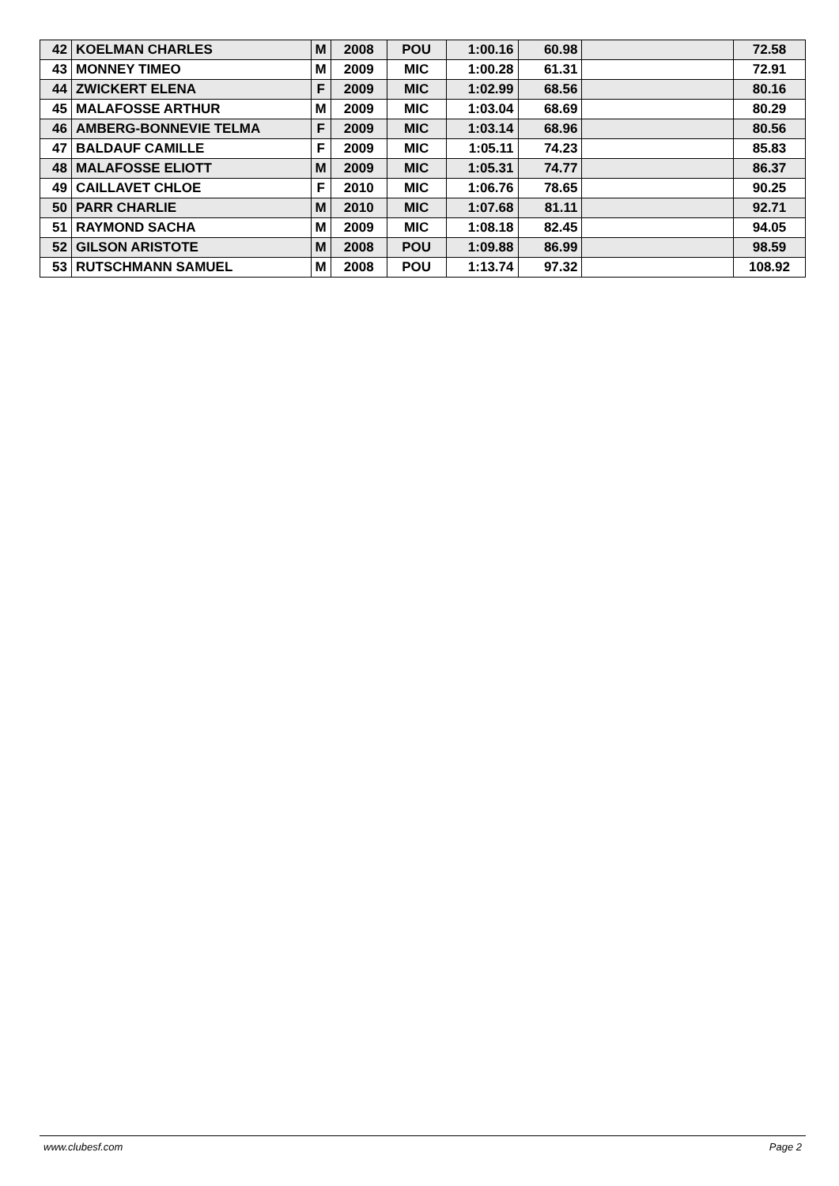| 42 | KOELMAN CHARLES | M | 2008 | POU | 1:00.16 | 60.98 | | 72.58 |
| 43 | MONNEY TIMEO | M | 2009 | MIC | 1:00.28 | 61.31 | | 72.91 |
| 44 | ZWICKERT ELENA | F | 2009 | MIC | 1:02.99 | 68.56 | | 80.16 |
| 45 | MALAFOSSE ARTHUR | M | 2009 | MIC | 1:03.04 | 68.69 | | 80.29 |
| 46 | AMBERG-BONNEVIE TELMA | F | 2009 | MIC | 1:03.14 | 68.96 | | 80.56 |
| 47 | BALDAUF CAMILLE | F | 2009 | MIC | 1:05.11 | 74.23 | | 85.83 |
| 48 | MALAFOSSE ELIOTT | M | 2009 | MIC | 1:05.31 | 74.77 | | 86.37 |
| 49 | CAILLAVET CHLOE | F | 2010 | MIC | 1:06.76 | 78.65 | | 90.25 |
| 50 | PARR CHARLIE | M | 2010 | MIC | 1:07.68 | 81.11 | | 92.71 |
| 51 | RAYMOND SACHA | M | 2009 | MIC | 1:08.18 | 82.45 | | 94.05 |
| 52 | GILSON ARISTOTE | M | 2008 | POU | 1:09.88 | 86.99 | | 98.59 |
| 53 | RUTSCHMANN SAMUEL | M | 2008 | POU | 1:13.74 | 97.32 | | 108.92 |
www.clubesf.com Page 2